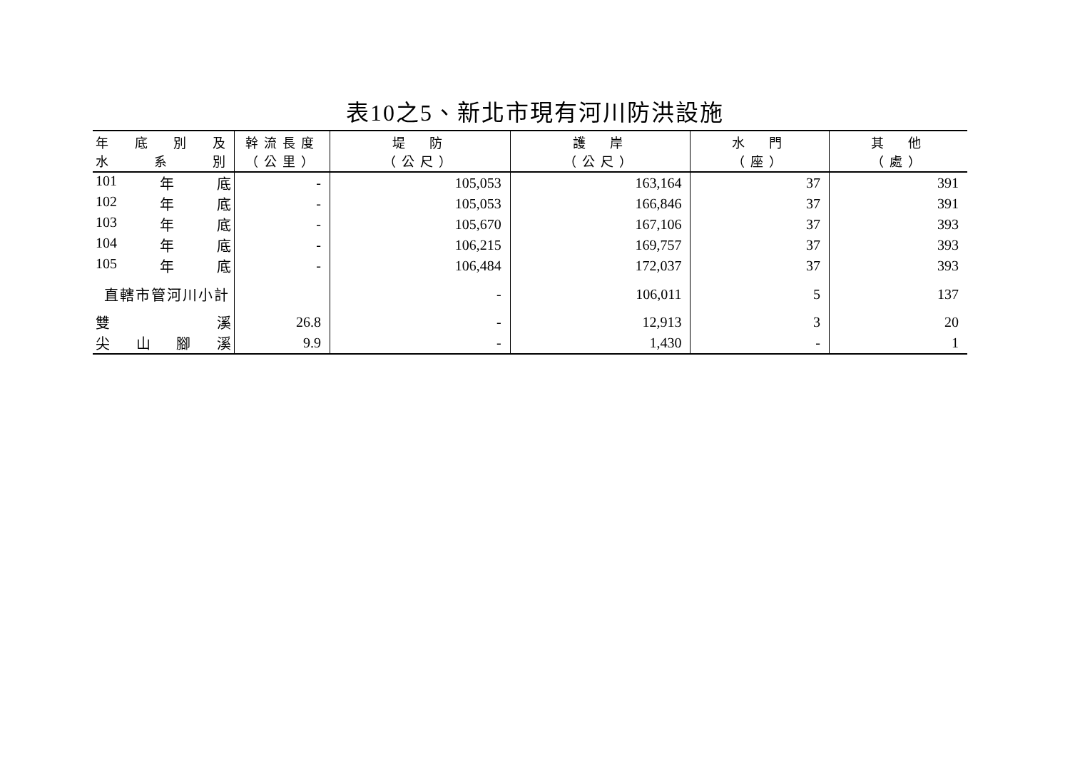表10之5、新北市現有河川防洪設施
| 年 底 別 及 水 系 別 | 幹流長度 （公里） | 堤 防 （公尺） | 護 岸 （公尺） | 水 門 （座） | 其 他 （處） |
| --- | --- | --- | --- | --- | --- |
| 101 年 底 | - | 105,053 | 163,164 | 37 | 391 |
| 102 年 底 | - | 105,053 | 166,846 | 37 | 391 |
| 103 年 底 | - | 105,670 | 167,106 | 37 | 393 |
| 104 年 底 | - | 106,215 | 169,757 | 37 | 393 |
| 105 年 底 | - | 106,484 | 172,037 | 37 | 393 |
| 直轄市管河川小計 | | - | 106,011 | 5 | 137 |
| 雙 溪 | 26.8 | - | 12,913 | 3 | 20 |
| 尖 山 腳 溪 | 9.9 | - | 1,430 | - | 1 |